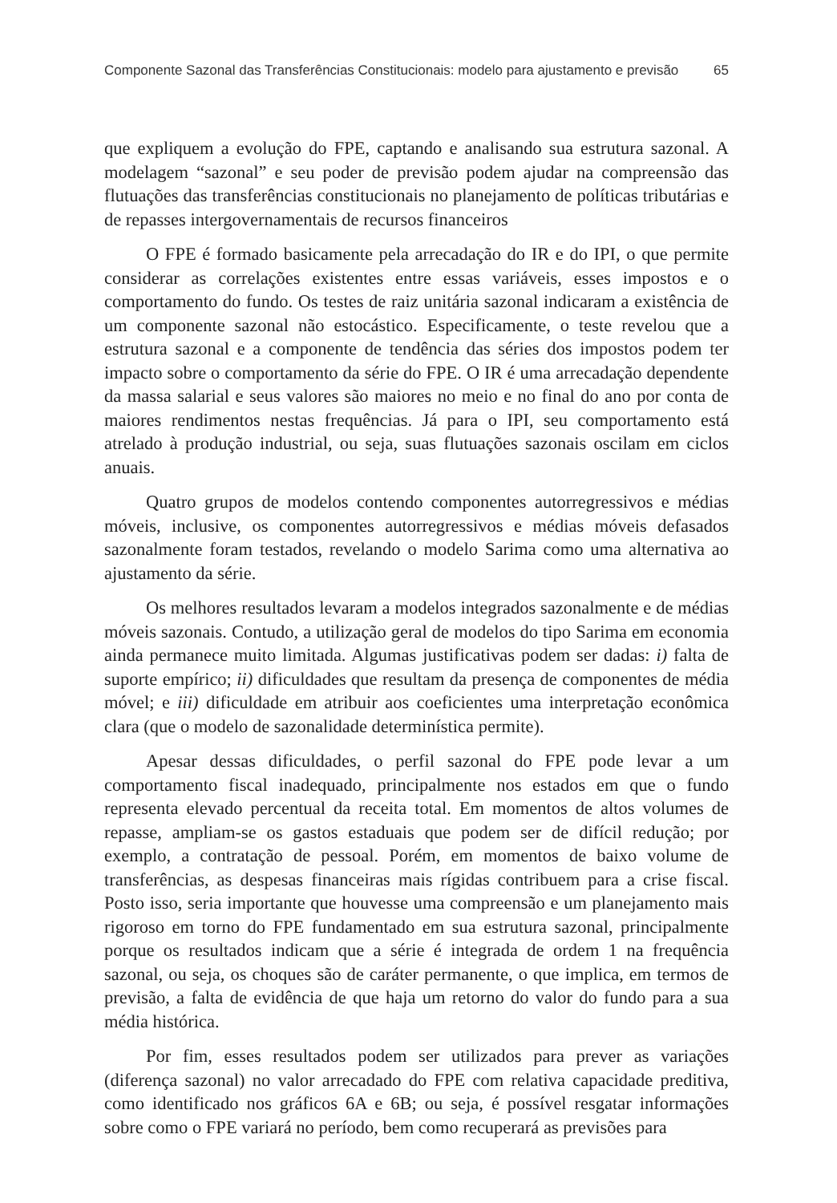Componente Sazonal das Transferências Constitucionais: modelo para ajustamento e previsão 65
que expliquem a evolução do FPE, captando e analisando sua estrutura sazonal. A modelagem “sazonal” e seu poder de previsão podem ajudar na compreensão das flutuações das transferências constitucionais no planejamento de políticas tributárias e de repasses intergovernamentais de recursos financeiros
O FPE é formado basicamente pela arrecadação do IR e do IPI, o que permite considerar as correlações existentes entre essas variáveis, esses impostos e o comportamento do fundo. Os testes de raiz unitária sazonal indicaram a existência de um componente sazonal não estocástico. Especificamente, o teste revelou que a estrutura sazonal e a componente de tendência das séries dos impostos podem ter impacto sobre o comportamento da série do FPE. O IR é uma arrecadação dependente da massa salarial e seus valores são maiores no meio e no final do ano por conta de maiores rendimentos nestas frequências. Já para o IPI, seu comportamento está atrelado à produção industrial, ou seja, suas flutuações sazonais oscilam em ciclos anuais.
Quatro grupos de modelos contendo componentes autorregressivos e médias móveis, inclusive, os componentes autorregressivos e médias móveis defasados sazonalmente foram testados, revelando o modelo Sarima como uma alternativa ao ajustamento da série.
Os melhores resultados levaram a modelos integrados sazonalmente e de médias móveis sazonais. Contudo, a utilização geral de modelos do tipo Sarima em economia ainda permanece muito limitada. Algumas justificativas podem ser dadas: i) falta de suporte empírico; ii) dificuldades que resultam da presença de componentes de média móvel; e iii) dificuldade em atribuir aos coeficientes uma interpretação econômica clara (que o modelo de sazonalidade determinística permite).
Apesar dessas dificuldades, o perfil sazonal do FPE pode levar a um comportamento fiscal inadequado, principalmente nos estados em que o fundo representa elevado percentual da receita total. Em momentos de altos volumes de repasse, ampliam-se os gastos estaduais que podem ser de difícil redução; por exemplo, a contratação de pessoal. Porém, em momentos de baixo volume de transferências, as despesas financeiras mais rígidas contribuem para a crise fiscal. Posto isso, seria importante que houvesse uma compreensão e um planejamento mais rigoroso em torno do FPE fundamentado em sua estrutura sazonal, principalmente porque os resultados indicam que a série é integrada de ordem 1 na frequência sazonal, ou seja, os choques são de caráter permanente, o que implica, em termos de previsão, a falta de evidência de que haja um retorno do valor do fundo para a sua média histórica.
Por fim, esses resultados podem ser utilizados para prever as variações (diferença sazonal) no valor arrecadado do FPE com relativa capacidade preditiva, como identificado nos gráficos 6A e 6B; ou seja, é possível resgatar informações sobre como o FPE variará no período, bem como recuperará as previsões para